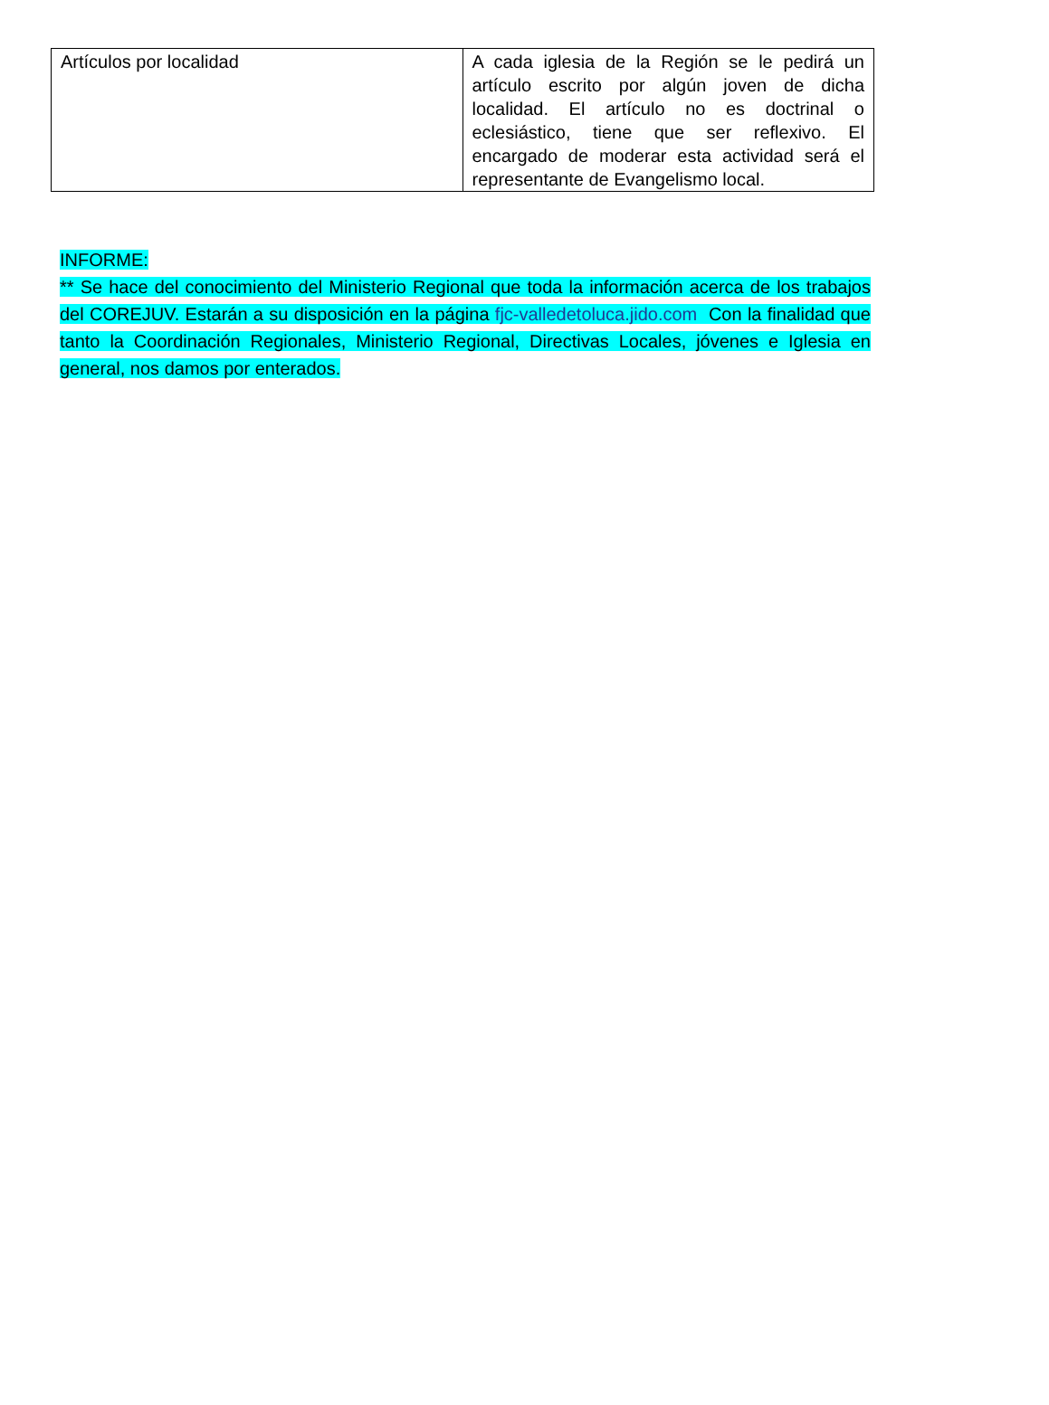| Artículos por localidad | A cada iglesia de la Región se le pedirá un artículo escrito por algún joven de dicha localidad. El artículo no es doctrinal o eclesiástico, tiene que ser reflexivo. El encargado de moderar esta actividad será el representante de Evangelismo local. |
INFORME:
** Se hace del conocimiento del Ministerio Regional que toda la información acerca de los trabajos del COREJUV. Estarán a su disposición en la página fjc-valledetoluca.jido.com Con la finalidad que tanto la Coordinación Regionales, Ministerio Regional, Directivas Locales, jóvenes e Iglesia en general, nos damos por enterados.